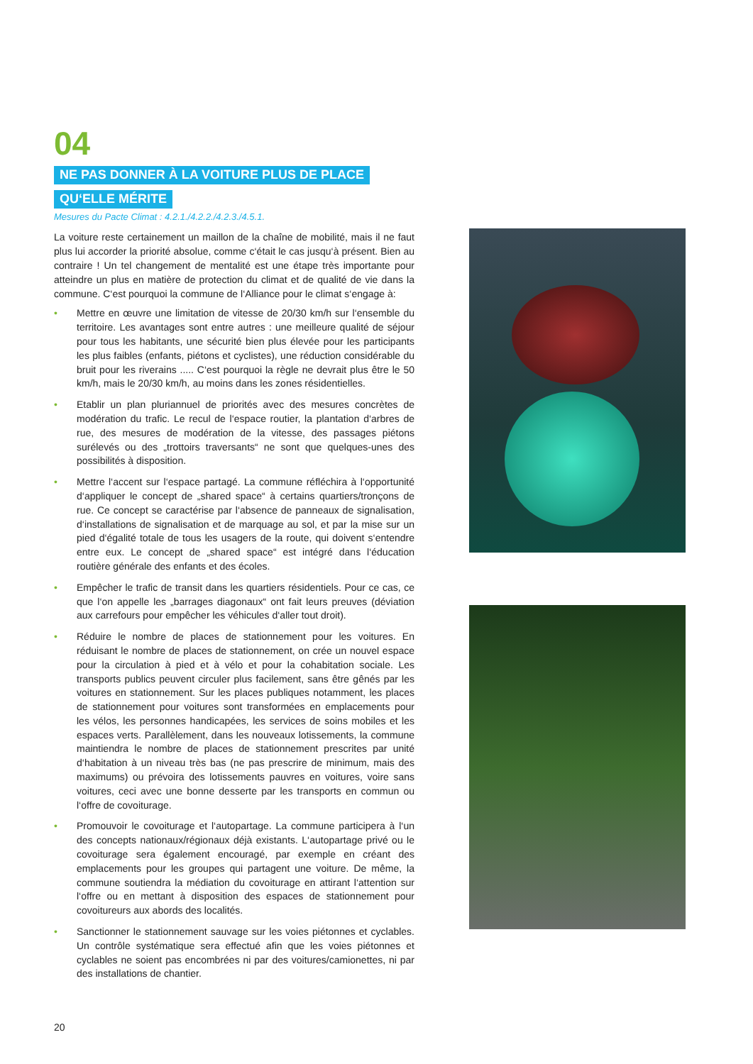04
NE PAS DONNER À LA VOITURE PLUS DE PLACE
QU‘ELLE MÉRITE
Mesures du Pacte Climat : 4.2.1./4.2.2./4.2.3./4.5.1.
La voiture reste certainement un maillon de la chaîne de mobilité, mais il ne faut plus lui accorder la priorité absolue, comme c‘était le cas jusqu‘à présent. Bien au contraire ! Un tel changement de mentalité est une étape très importante pour atteindre un plus en matière de protection du climat et de qualité de vie dans la commune. C‘est pourquoi la commune de l‘Alliance pour le climat s‘engage à:
• Mettre en œuvre une limitation de vitesse de 20/30 km/h sur l‘ensemble du territoire. Les avantages sont entre autres : une meilleure qualité de séjour pour tous les habitants, une sécurité bien plus élevée pour les participants les plus faibles (enfants, piétons et cyclistes), une réduction considérable du bruit pour les riverains ..... C‘est pourquoi la règle ne devrait plus être le 50 km/h, mais le 20/30 km/h, au moins dans les zones résidentielles.
• Etablir un plan pluriannuel de priorités avec des mesures concrètes de modération du trafic. Le recul de l‘espace routier, la plantation d‘arbres de rue, des mesures de modération de la vitesse, des passages piétons surélevés ou des „trottoirs traversants“ ne sont que quelques-unes des possibilités à disposition.
• Mettre l‘accent sur l‘espace partagé. La commune réfléchira à l‘opportunité d‘appliquer le concept de „shared space“ à certains quartiers/tronçons de rue. Ce concept se caractérise par l‘absence de panneaux de signalisation, d‘installations de signalisation et de marquage au sol, et par la mise sur un pied d‘égalité totale de tous les usagers de la route, qui doivent s‘entendre entre eux. Le concept de „shared space“ est intégré dans l‘éducation routière générale des enfants et des écoles.
• Empêcher le trafic de transit dans les quartiers résidentiels. Pour ce cas, ce que l‘on appelle les „barrages diagonaux“ ont fait leurs preuves (déviation aux carrefours pour empêcher les véhicules d‘aller tout droit).
• Réduire le nombre de places de stationnement pour les voitures. En réduisant le nombre de places de stationnement, on crée un nouvel espace pour la circulation à pied et à vélo et pour la cohabitation sociale. Les transports publics peuvent circuler plus facilement, sans être gênés par les voitures en stationnement. Sur les places publiques notamment, les places de stationnement pour voitures sont transformées en emplacements pour les vélos, les personnes handicapées, les services de soins mobiles et les espaces verts. Parallèlement, dans les nouveaux lotissements, la commune maintiendra le nombre de places de stationnement prescrites par unité d‘habitation à un niveau très bas (ne pas prescrire de minimum, mais des maximums) ou prévoira des lotissements pauvres en voitures, voire sans voitures, ceci avec une bonne desserte par les transports en commun ou l‘offre de covoiturage.
• Promouvoir le covoiturage et l‘autopartage. La commune participera à l‘un des concepts nationaux/régionaux déjà existants. L‘autopartage privé ou le covoiturage sera également encouragé, par exemple en créant des emplacements pour les groupes qui partagent une voiture. De même, la commune soutiendra la médiation du covoiturage en attirant l‘attention sur l‘offre ou en mettant à disposition des espaces de stationnement pour covoitureurs aux abords des localités.
• Sanctionner le stationnement sauvage sur les voies piétonnes et cyclables. Un contrôle systématique sera effectué afin que les voies piétonnes et cyclables ne soient pas encombrées ni par des voitures/camionettes, ni par des installations de chantier.
20